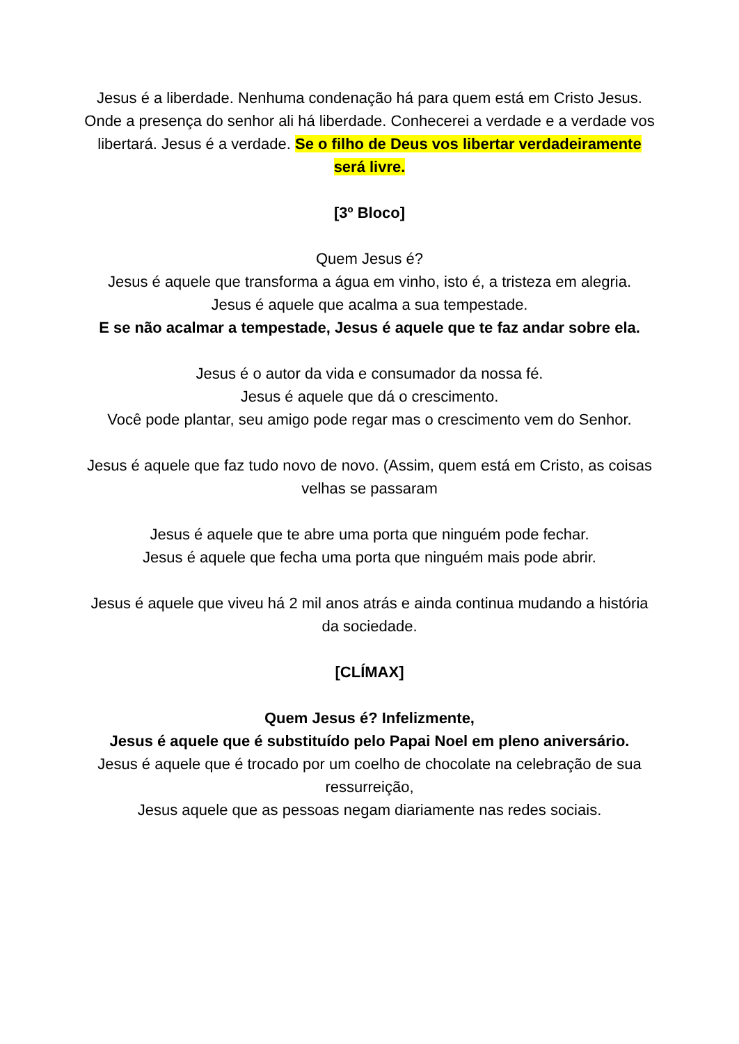Jesus é a liberdade. Nenhuma condenação há para quem está em Cristo Jesus.
Onde a presença do senhor ali há liberdade. Conhecerei a verdade e a verdade vos libertará. Jesus é a verdade. Se o filho de Deus vos libertar verdadeiramente será livre.
[3º Bloco]
Quem Jesus é?
Jesus é aquele que transforma a água em vinho, isto é, a tristeza em alegria.
Jesus é aquele que acalma a sua tempestade.
E se não acalmar a tempestade, Jesus é aquele que te faz andar sobre ela.
Jesus é o autor da vida e consumador da nossa fé.
Jesus é aquele que dá o crescimento.
Você pode plantar, seu amigo pode regar mas o crescimento vem do Senhor.
Jesus é aquele que faz tudo novo de novo. (Assim, quem está em Cristo, as coisas velhas se passaram
Jesus é aquele que te abre uma porta que ninguém pode fechar.
Jesus é aquele que fecha uma porta que ninguém mais pode abrir.
Jesus é aquele que viveu há 2 mil anos atrás e ainda continua mudando a história da sociedade.
[CLÍMAX]
Quem Jesus é? Infelizmente,
Jesus é aquele que é substituído pelo Papai Noel em pleno aniversário.
Jesus é aquele que é trocado por um coelho de chocolate na celebração de sua ressurreição,
Jesus aquele que as pessoas negam diariamente nas redes sociais.